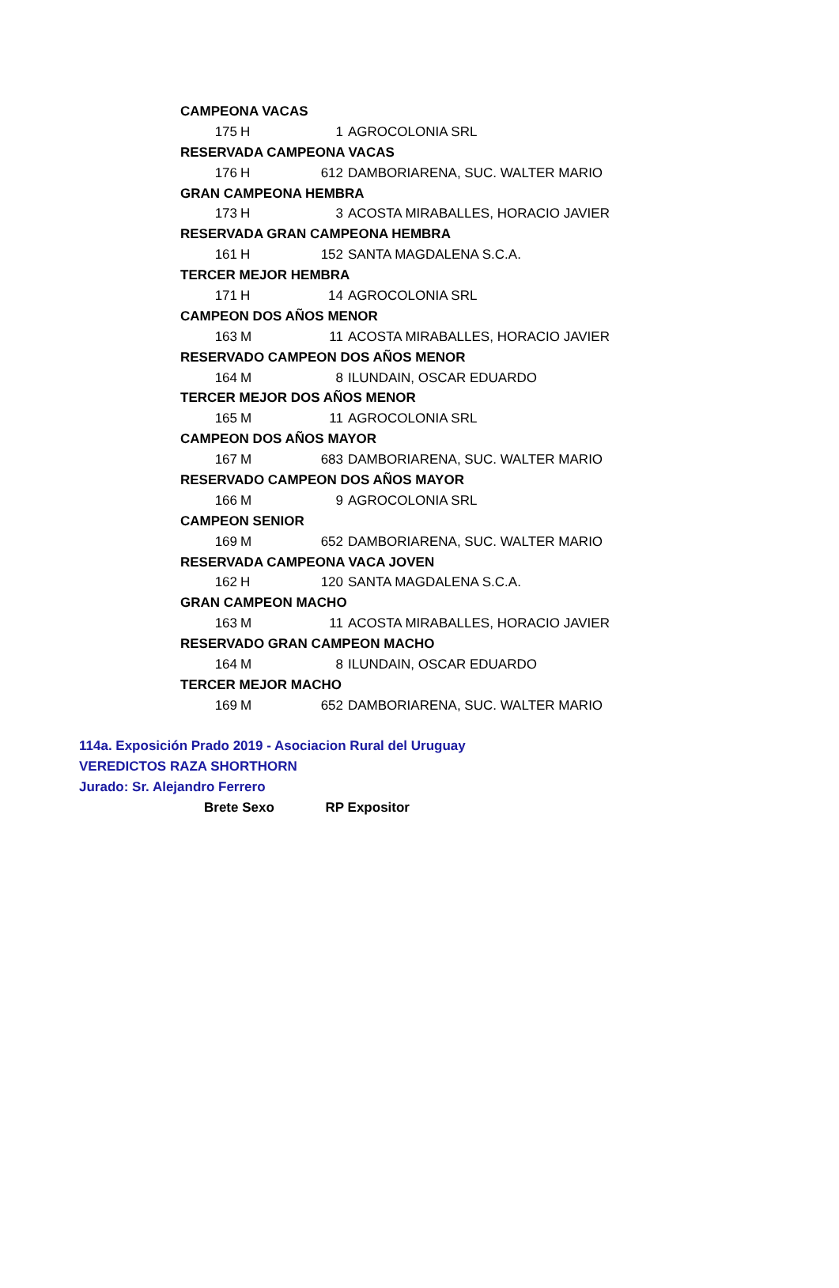| CAMPEONA VACAS | | | |
| 175 | H | 1 | AGROCOLONIA SRL |
| RESERVADA CAMPEONA VACAS | | | |
| 176 | H | 612 | DAMBORIARENA, SUC. WALTER MARIO |
| GRAN CAMPEONA HEMBRA | | | |
| 173 | H | 3 | ACOSTA MIRABALLES, HORACIO JAVIER |
| RESERVADA GRAN CAMPEONA HEMBRA | | | |
| 161 | H | 152 | SANTA MAGDALENA S.C.A. |
| TERCER MEJOR HEMBRA | | | |
| 171 | H | 14 | AGROCOLONIA SRL |
| CAMPEON DOS AÑOS MENOR | | | |
| 163 | M | 11 | ACOSTA MIRABALLES, HORACIO JAVIER |
| RESERVADO CAMPEON DOS AÑOS MENOR | | | |
| 164 | M | 8 | ILUNDAIN, OSCAR EDUARDO |
| TERCER MEJOR DOS AÑOS MENOR | | | |
| 165 | M | 11 | AGROCOLONIA SRL |
| CAMPEON DOS AÑOS MAYOR | | | |
| 167 | M | 683 | DAMBORIARENA, SUC. WALTER MARIO |
| RESERVADO CAMPEON DOS AÑOS MAYOR | | | |
| 166 | M | 9 | AGROCOLONIA SRL |
| CAMPEON SENIOR | | | |
| 169 | M | 652 | DAMBORIARENA, SUC. WALTER MARIO |
| RESERVADA CAMPEONA VACA JOVEN | | | |
| 162 | H | 120 | SANTA MAGDALENA S.C.A. |
| GRAN CAMPEON MACHO | | | |
| 163 | M | 11 | ACOSTA MIRABALLES, HORACIO JAVIER |
| RESERVADO GRAN CAMPEON MACHO | | | |
| 164 | M | 8 | ILUNDAIN, OSCAR EDUARDO |
| TERCER MEJOR MACHO | | | |
| 169 | M | 652 | DAMBORIARENA, SUC. WALTER MARIO |
114a. Exposición Prado 2019 - Asociacion Rural del Uruguay
VEREDICTOS RAZA SHORTHORN
Jurado: Sr. Alejandro Ferrero
Brete Sexo RP Expositor